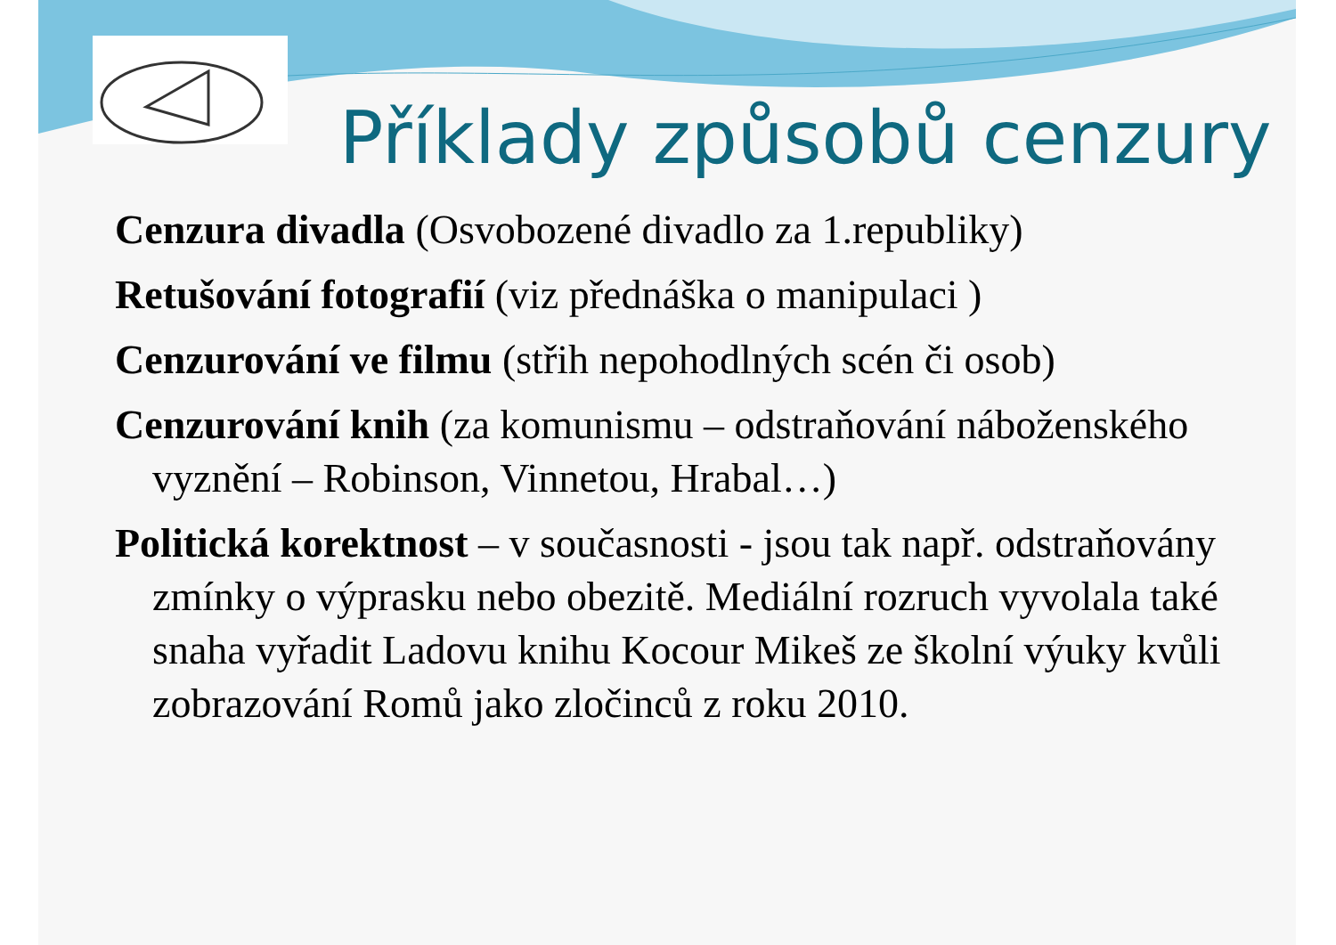Příklady způsobů cenzury
Cenzura divadla (Osvobozené divadlo za 1.republiky)
Retušování fotografií (viz přednáška o manipulaci )
Cenzurování ve filmu (střih nepohodlných scén či osob)
Cenzurování knih (za komunismu – odstraňování náboženského vyznění – Robinson, Vinnetou, Hrabal…)
Politická korektnost – v současnosti - jsou tak např. odstraňovány zmínky o výprasku nebo obezitě. Mediální rozruch vyvolala také snaha vyřadit Ladovu knihu Kocour Mikeš ze školní výuky kvůli zobrazování Romů jako zločinců z roku 2010.